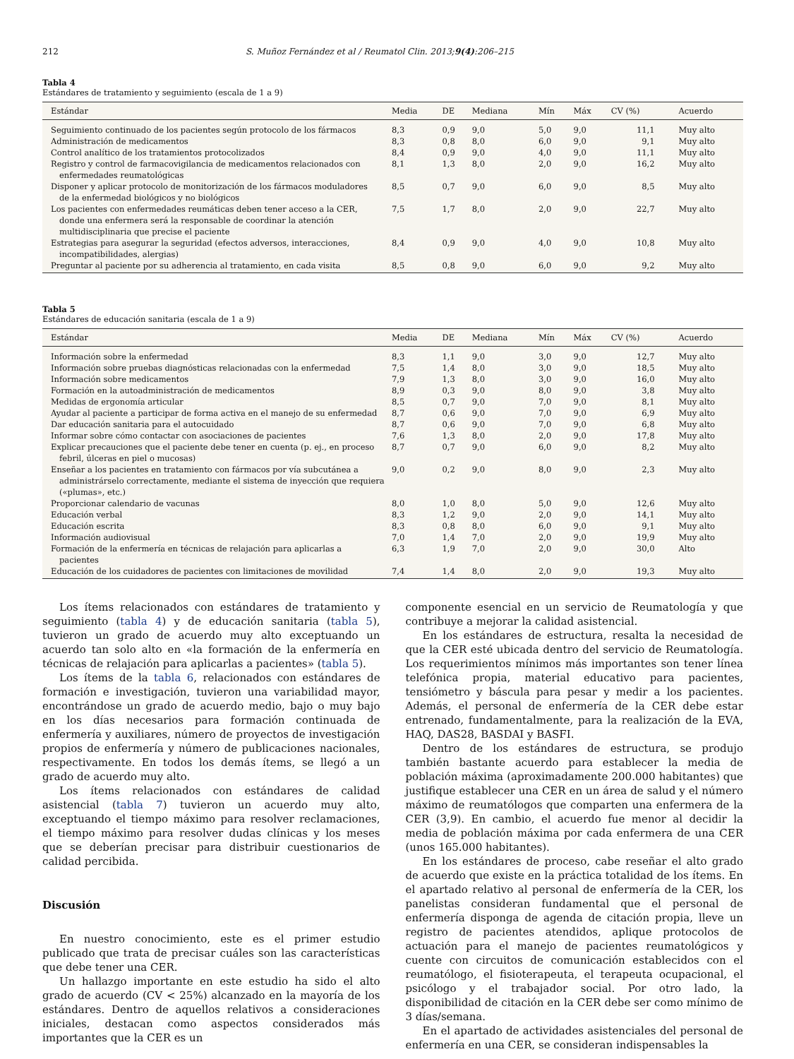212 S. Muñoz Fernández et al / Reumatol Clin. 2013;9(4):206–215
Tabla 4
Estándares de tratamiento y seguimiento (escala de 1 a 9)
| Estándar | Media | DE | Mediana | Mín | Máx | CV (%) | Acuerdo |
| --- | --- | --- | --- | --- | --- | --- | --- |
| Seguimiento continuado de los pacientes según protocolo de los fármacos | 8,3 | 0,9 | 9,0 | 5,0 | 9,0 | 11,1 | Muy alto |
| Administración de medicamentos | 8,3 | 0,8 | 8,0 | 6,0 | 9,0 | 9,1 | Muy alto |
| Control analítico de los tratamientos protocolizados | 8,4 | 0,9 | 9,0 | 4,0 | 9,0 | 11,1 | Muy alto |
| Registro y control de farmacovigilancia de medicamentos relacionados con enfermedades reumatológicas | 8,1 | 1,3 | 8,0 | 2,0 | 9,0 | 16,2 | Muy alto |
| Disponer y aplicar protocolo de monitorización de los fármacos moduladores de la enfermedad biológicos y no biológicos | 8,5 | 0,7 | 9,0 | 6,0 | 9,0 | 8,5 | Muy alto |
| Los pacientes con enfermedades reumáticas deben tener acceso a la CER, donde una enfermera será la responsable de coordinar la atención multidisciplinaria que precise el paciente | 7,5 | 1,7 | 8,0 | 2,0 | 9,0 | 22,7 | Muy alto |
| Estrategias para asegurar la seguridad (efectos adversos, interacciones, incompatibilidades, alergias) | 8,4 | 0,9 | 9,0 | 4,0 | 9,0 | 10,8 | Muy alto |
| Preguntar al paciente por su adherencia al tratamiento, en cada visita | 8,5 | 0,8 | 9,0 | 6,0 | 9,0 | 9,2 | Muy alto |
Tabla 5
Estándares de educación sanitaria (escala de 1 a 9)
| Estándar | Media | DE | Mediana | Mín | Máx | CV (%) | Acuerdo |
| --- | --- | --- | --- | --- | --- | --- | --- |
| Información sobre la enfermedad | 8,3 | 1,1 | 9,0 | 3,0 | 9,0 | 12,7 | Muy alto |
| Información sobre pruebas diagnósticas relacionadas con la enfermedad | 7,5 | 1,4 | 8,0 | 3,0 | 9,0 | 18,5 | Muy alto |
| Información sobre medicamentos | 7,9 | 1,3 | 8,0 | 3,0 | 9,0 | 16,0 | Muy alto |
| Formación en la autoadministración de medicamentos | 8,9 | 0,3 | 9,0 | 8,0 | 9,0 | 3,8 | Muy alto |
| Medidas de ergonomía articular | 8,5 | 0,7 | 9,0 | 7,0 | 9,0 | 8,1 | Muy alto |
| Ayudar al paciente a participar de forma activa en el manejo de su enfermedad | 8,7 | 0,6 | 9,0 | 7,0 | 9,0 | 6,9 | Muy alto |
| Dar educación sanitaria para el autocuidado | 8,7 | 0,6 | 9,0 | 7,0 | 9,0 | 6,8 | Muy alto |
| Informar sobre cómo contactar con asociaciones de pacientes | 7,6 | 1,3 | 8,0 | 2,0 | 9,0 | 17,8 | Muy alto |
| Explicar precauciones que el paciente debe tener en cuenta (p. ej., en proceso febril, úlceras en piel o mucosas) | 8,7 | 0,7 | 9,0 | 6,0 | 9,0 | 8,2 | Muy alto |
| Enseñar a los pacientes en tratamiento con fármacos por vía subcutánea a administrárselo correctamente, mediante el sistema de inyección que requiera («plumas», etc.) | 9,0 | 0,2 | 9,0 | 8,0 | 9,0 | 2,3 | Muy alto |
| Proporcionar calendario de vacunas | 8,0 | 1,0 | 8,0 | 5,0 | 9,0 | 12,6 | Muy alto |
| Educación verbal | 8,3 | 1,2 | 9,0 | 2,0 | 9,0 | 14,1 | Muy alto |
| Educación escrita | 8,3 | 0,8 | 8,0 | 6,0 | 9,0 | 9,1 | Muy alto |
| Información audiovisual | 7,0 | 1,4 | 7,0 | 2,0 | 9,0 | 19,9 | Muy alto |
| Formación de la enfermería en técnicas de relajación para aplicarlas a pacientes | 6,3 | 1,9 | 7,0 | 2,0 | 9,0 | 30,0 | Alto |
| Educación de los cuidadores de pacientes con limitaciones de movilidad | 7,4 | 1,4 | 8,0 | 2,0 | 9,0 | 19,3 | Muy alto |
Los ítems relacionados con estándares de tratamiento y seguimiento (tabla 4) y de educación sanitaria (tabla 5), tuvieron un grado de acuerdo muy alto exceptuando un acuerdo tan solo alto en «la formación de la enfermería en técnicas de relajación para aplicarlas a pacientes» (tabla 5).
Los ítems de la tabla 6, relacionados con estándares de formación e investigación, tuvieron una variabilidad mayor, encontrándose un grado de acuerdo medio, bajo o muy bajo en los días necesarios para formación continuada de enfermería y auxiliares, número de proyectos de investigación propios de enfermería y número de publicaciones nacionales, respectivamente. En todos los demás ítems, se llegó a un grado de acuerdo muy alto.
Los ítems relacionados con estándares de calidad asistencial (tabla 7) tuvieron un acuerdo muy alto, exceptuando el tiempo máximo para resolver reclamaciones, el tiempo máximo para resolver dudas clínicas y los meses que se deberían precisar para distribuir cuestionarios de calidad percibida.
Discusión
En nuestro conocimiento, este es el primer estudio publicado que trata de precisar cuáles son las características que debe tener una CER.
Un hallazgo importante en este estudio ha sido el alto grado de acuerdo (CV < 25%) alcanzado en la mayoría de los estándares. Dentro de aquellos relativos a consideraciones iniciales, destacan como aspectos considerados más importantes que la CER es un
componente esencial en un servicio de Reumatología y que contribuye a mejorar la calidad asistencial.
En los estándares de estructura, resalta la necesidad de que la CER esté ubicada dentro del servicio de Reumatología. Los requerimientos mínimos más importantes son tener línea telefónica propia, material educativo para pacientes, tensiómetro y báscula para pesar y medir a los pacientes. Además, el personal de enfermería de la CER debe estar entrenado, fundamentalmente, para la realización de la EVA, HAQ, DAS28, BASDAI y BASFI.
Dentro de los estándares de estructura, se produjo también bastante acuerdo para establecer la media de población máxima (aproximadamente 200.000 habitantes) que justifique establecer una CER en un área de salud y el número máximo de reumatólogos que comparten una enfermera de la CER (3,9). En cambio, el acuerdo fue menor al decidir la media de población máxima por cada enfermera de una CER (unos 165.000 habitantes).
En los estándares de proceso, cabe reseñar el alto grado de acuerdo que existe en la práctica totalidad de los ítems. En el apartado relativo al personal de enfermería de la CER, los panelistas consideran fundamental que el personal de enfermería disponga de agenda de citación propia, lleve un registro de pacientes atendidos, aplique protocolos de actuación para el manejo de pacientes reumatológicos y cuente con circuitos de comunicación establecidos con el reumatólogo, el fisioterapeuta, el terapeuta ocupacional, el psicólogo y el trabajador social. Por otro lado, la disponibilidad de citación en la CER debe ser como mínimo de 3 días/semana.
En el apartado de actividades asistenciales del personal de enfermería en una CER, se consideran indispensables la